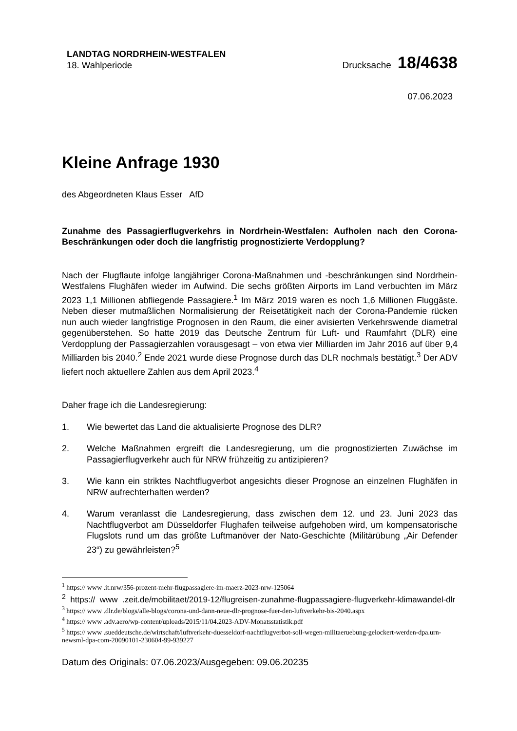LANDTAG NORDRHEIN-WESTFALEN
18. Wahlperiode
Drucksache 18/4638
07.06.2023
Kleine Anfrage 1930
des Abgeordneten Klaus Esser AfD
Zunahme des Passagierflugverkehrs in Nordrhein-Westfalen: Aufholen nach den Corona-Beschränkungen oder doch die langfristig prognostizierte Verdopplung?
Nach der Flugflaute infolge langjähriger Corona-Maßnahmen und -beschränkungen sind Nordrhein-Westfalens Flughäfen wieder im Aufwind. Die sechs größten Airports im Land verbuchten im März 2023 1,1 Millionen abfliegende Passagiere.<sup>1</sup> Im März 2019 waren es noch 1,6 Millionen Fluggäste. Neben dieser mutmaßlichen Normalisierung der Reisetätigkeit nach der Corona-Pandemie rücken nun auch wieder langfristige Prognosen in den Raum, die einer avisierten Verkehrswende diametral gegenüberstehen. So hatte 2019 das Deutsche Zentrum für Luft- und Raumfahrt (DLR) eine Verdopplung der Passagierzahlen vorausgesagt – von etwa vier Milliarden im Jahr 2016 auf über 9,4 Milliarden bis 2040.<sup>2</sup> Ende 2021 wurde diese Prognose durch das DLR nochmals bestätigt.<sup>3</sup> Der ADV liefert noch aktuellere Zahlen aus dem April 2023.<sup>4</sup>
Daher frage ich die Landesregierung:
1. Wie bewertet das Land die aktualisierte Prognose des DLR?
2. Welche Maßnahmen ergreift die Landesregierung, um die prognostizierten Zuwächse im Passagierflugverkehr auch für NRW frühzeitig zu antizipieren?
3. Wie kann ein striktes Nachtflugverbot angesichts dieser Prognose an einzelnen Flughäfen in NRW aufrechterhalten werden?
4. Warum veranlasst die Landesregierung, dass zwischen dem 12. und 23. Juni 2023 das Nachtflugverbot am Düsseldorfer Flughafen teilweise aufgehoben wird, um kompensatorische Flugslots rund um das größte Luftmanöver der Nato-Geschichte (Militärübung „Air Defender 23“) zu gewährleisten?<sup>5</sup>
<sup>1</sup> https:// www .it.nrw/356-prozent-mehr-flugpassagiere-im-maerz-2023-nrw-125064
<sup>2</sup> https:// www .zeit.de/mobilitaet/2019-12/flugreisen-zunahme-flugpassagiere-flugverkehr-klimawandel-dlr
<sup>3</sup> https:// www .dlr.de/blogs/alle-blogs/corona-und-dann-neue-dlr-prognose-fuer-den-luftverkehr-bis-2040.aspx
<sup>4</sup> https:// www .adv.aero/wp-content/uploads/2015/11/04.2023-ADV-Monatsstatistik.pdf
<sup>5</sup> https:// www .sueddeutsche.de/wirtschaft/luftverkehr-duesseldorf-nachtflugverbot-soll-wegen-militaeruebung-gelockert-werden-dpa.urn-newsml-dpa-com-20090101-230604-99-939227
Datum des Originals: 07.06.2023/Ausgegeben: 09.06.20235